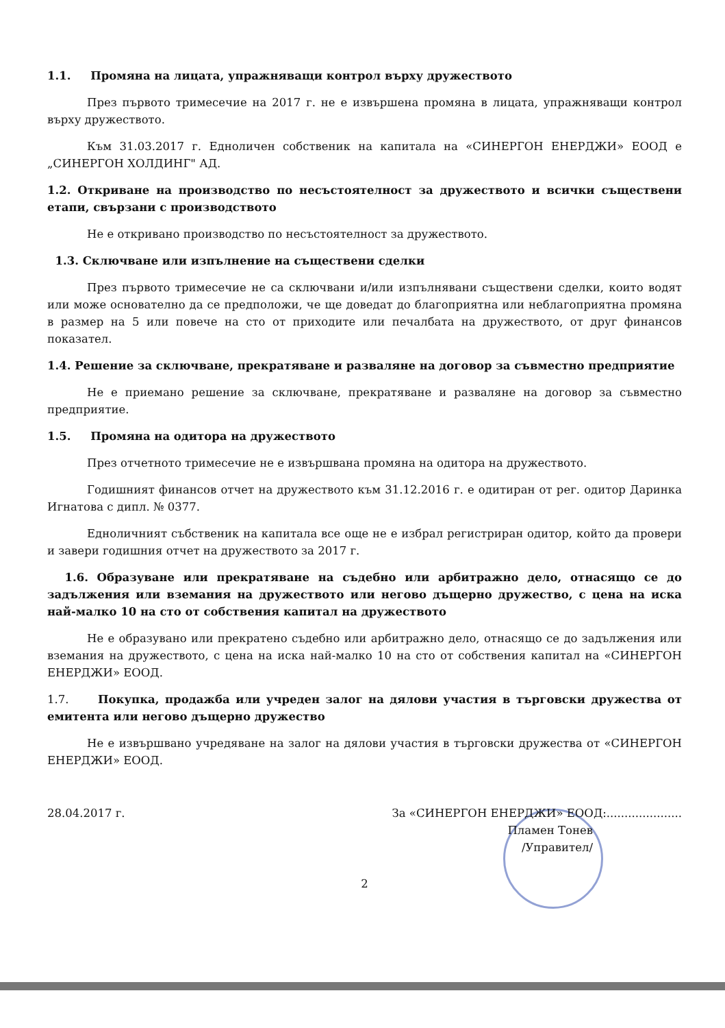1.1. Промяна на лицата, упражняващи контрол върху дружеството
През първото тримесечие на 2017 г. не е извършена промяна в лицата, упражняващи контрол върху дружеството.
Към 31.03.2017 г. Едноличен собственик на капитала на «СИНЕРГОН ЕНЕРДЖИ» ЕООД е „СИНЕРГОН ХОЛДИНГ" АД.
1.2. Откриване на производство по несъстоятелност за дружеството и всички съществени етапи, свързани с производството
Не е откривано производство по несъстоятелност за дружеството.
1.3. Сключване или изпълнение на съществени сделки
През първото тримесечие не са сключвани и/или изпълнявани съществени сделки, които водят или може основателно да се предположи, че ще доведат до благоприятна или неблагоприятна промяна в размер на 5 или повече на сто от приходите или печалбата на дружеството, от друг финансов показател.
1.4. Решение за сключване, прекратяване и разваляне на договор за съвместно предприятие
Не е приемано решение за сключване, прекратяване и разваляне на договор за съвместно предприятие.
1.5. Промяна на одитора на дружеството
През отчетното тримесечие не е извършвана промяна на одитора на дружеството.
Годишният финансов отчет на дружеството към 31.12.2016 г. е одитиран от рег. одитор Даринка Игнатова с дипл. № 0377.
Едноличният събственик на капитала все още не е избрал регистриран одитор, който да провери и завери годишния отчет на дружеството за 2017 г.
1.6. Образуване или прекратяване на съдебно или арбитражно дело, отнасящо се до задължения или вземания на дружеството или негово дъщерно дружество, с цена на иска най-малко 10 на сто от собствения капитал на дружеството
Не е образувано или прекратено съдебно или арбитражно дело, отнасящо се до задължения или вземания на дружеството, с цена на иска най-малко 10 на сто от собствения капитал на «СИНЕРГОН ЕНЕРДЖИ» ЕООД.
1.7. Покупка, продажба или учреден залог на дялови участия в търговски дружества от емитента или негово дъщерно дружество
Не е извършвано учредяване на залог на дялови участия в търговски дружества от «СИНЕРГОН ЕНЕРДЖИ» ЕООД.
28.04.2017 г. За «СИНЕРГОН ЕНЕРДЖИ» ЕООД:.....................
Пламен Тонев
/Управител/
2